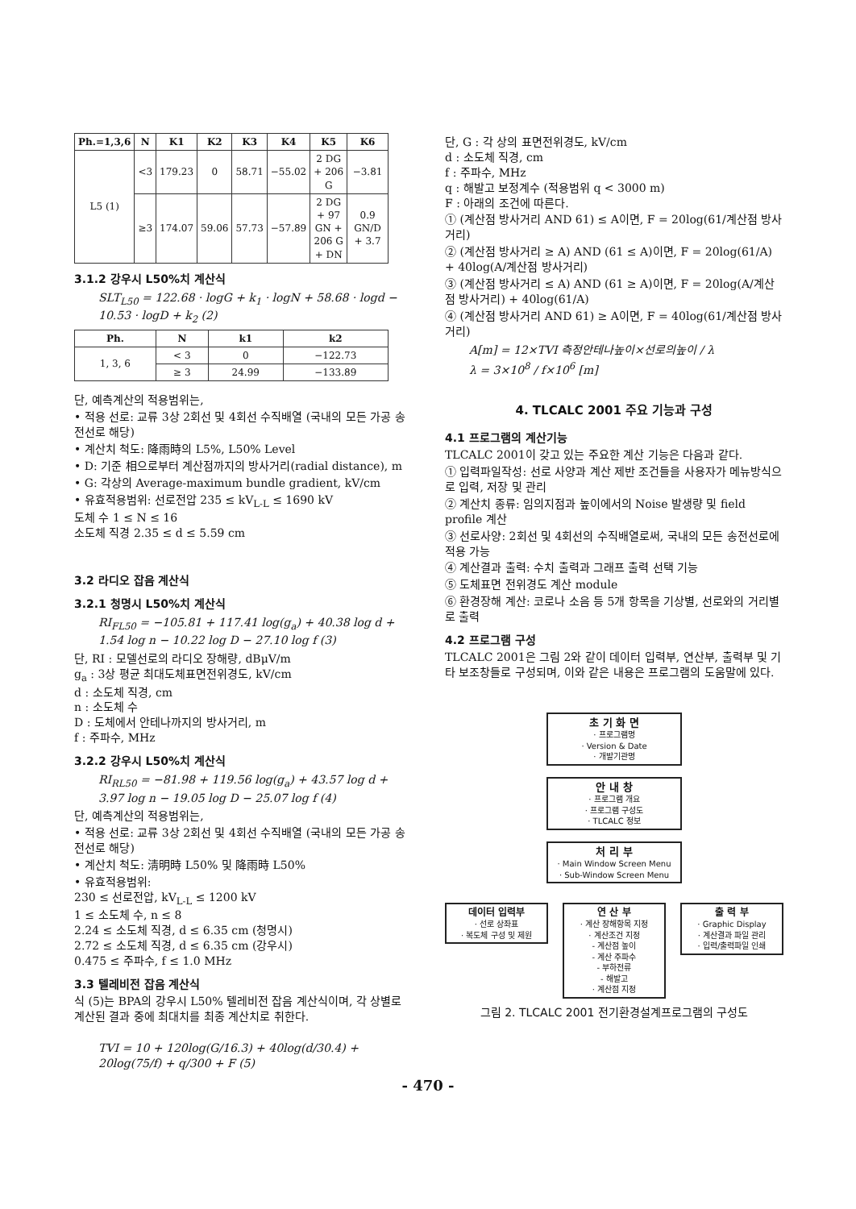| Ph.=1,3,6 | N | K1 | K2 | K3 | K4 | K5 | K6 |
| --- | --- | --- | --- | --- | --- | --- | --- |
| L5 (1) | <3 | 179.23 | 0 | 58.71 | −55.02 | 2 DG + 206 G | −3.81 |
| | ≥3 | 174.07 | 59.06 | 57.73 | −57.89 | 2 DG + 97 GN + 206 G + DN | 0.9 GN/D + 3.7 |
3.1.2 강우시 L50%치 계산식
SLT<sub>L50</sub> = 122.68 · logG + k<sub>1</sub> · logN + 58.68 · logd − 10.53 · logD + k<sub>2</sub> (2)
| Ph. | N | k1 | k2 |
| --- | --- | --- | --- |
| 1, 3, 6 | < 3 | 0 | −122.73 |
| | ≥ 3 | 24.99 | −133.89 |
단, 예측계산의 적용범위는,
• 적용 선로: 교류 3상 2회선 및 4회선 수직배열 (국내의 모든 가공 송전선로 해당)
• 계산치 척도: 降雨時의 L5%, L50% Level
• D: 기준 相으로부터 계산점까지의 방사거리(radial distance), m
• G: 각상의 Average-maximum bundle gradient, kV/cm
• 유효적용범위: 선로전압 235 ≤ kV<sub>L-L</sub> ≤ 1690 kV
도체 수 1 ≤ N ≤ 16
소도체 직경 2.35 ≤ d ≤ 5.59 cm
3.2 라디오 잡음 계산식
3.2.1 청명시 L50%치 계산식
RI<sub>FL50</sub> = −105.81 + 117.41 log(g<sub>a</sub>) + 40.38 log d + 1.54 log n − 10.22 log D − 27.10 log f (3)
단, RI : 모델선로의 라디오 장해량, dBμV/m
g<sub>a</sub> : 3상 평균 최대도체표면전위경도, kV/cm
d : 소도체 직경, cm
n : 소도체 수
D : 도체에서 안테나까지의 방사거리, m
f : 주파수, MHz
3.2.2 강우시 L50%치 계산식
RI<sub>RL50</sub> = −81.98 + 119.56 log(g<sub>a</sub>) + 43.57 log d + 3.97 log n − 19.05 log D − 25.07 log f (4)
단, 예측계산의 적용범위는,
• 적용 선로: 교류 3상 2회선 및 4회선 수직배열 (국내의 모든 가공 송전선로 해당)
• 계산치 척도: 淸明時 L50% 및 降雨時 L50%
• 유효적용범위:
230 ≤ 선로전압, kV<sub>L-L</sub> ≤ 1200 kV
1 ≤ 소도체 수, n ≤ 8
2.24 ≤ 소도체 직경, d ≤ 6.35 cm (청명시)
2.72 ≤ 소도체 직경, d ≤ 6.35 cm (강우시)
0.475 ≤ 주파수, f ≤ 1.0 MHz
3.3 텔레비전 잡음 계산식
식 (5)는 BPA의 강우시 L50% 텔레비전 잡음 계산식이며, 각 상별로 계산된 결과 중에 최대치를 최종 계산치로 취한다.
TVI = 10 + 120log(G/16.3) + 40log(d/30.4) + 20log(75/f) + q/300 + F (5)
단, G : 각 상의 표면전위경도, kV/cm
d : 소도체 직경, cm
f : 주파수, MHz
q : 해발고 보정계수 (적용범위 q < 3000 m)
F : 아래의 조건에 따른다.
① (계산점 방사거리 AND 61) ≤ A이면, F = 20log(61/계산점 방사거리)
② (계산점 방사거리 ≥ A) AND (61 ≤ A)이면, F = 20log(61/A) + 40log(A/계산점 방사거리)
③ (계산점 방사거리 ≤ A) AND (61 ≥ A)이면, F = 20log(A/계산점 방사거리) + 40log(61/A)
④ (계산점 방사거리 AND 61) ≥ A이면, F = 40log(61/계산점 방사거리)
A[m] = 12×TVI 측정안테나높이×선로의높이 / λ
λ = 3×10<sup>8</sup> / f×10<sup>6</sup> [m]
4. TLCALC 2001 주요 기능과 구성
4.1 프로그램의 계산기능
TLCALC 2001이 갖고 있는 주요한 계산 기능은 다음과 같다.
① 입력파일작성: 선로 사양과 계산 제반 조건들을 사용자가 메뉴방식으로 입력, 저장 및 관리
② 계산치 종류: 임의지점과 높이에서의 Noise 발생량 및 field profile 계산
③ 선로사양: 2회선 및 4회선의 수직배열로써, 국내의 모든 송전선로에 적용 가능
④ 계산결과 출력: 수치 출력과 그래프 출력 선택 기능
⑤ 도체표면 전위경도 계산 module
⑥ 환경장해 계산: 코로나 소음 등 5개 항목을 기상별, 선로와의 거리별로 출력
4.2 프로그램 구성
TLCALC 2001은 그림 2와 같이 데이터 입력부, 연산부, 출력부 및 기타 보조창들로 구성되며, 이와 같은 내용은 프로그램의 도움말에 있다.
초 기 화 면
· 프로그램명
· Version & Date
· 개발기관명
안 내 창
· 프로그램 개요
· 프로그램 구성도
· TLCALC 정보
처 리 부
· Main Window Screen Menu
· Sub-Window Screen Menu
데이터 입력부
· 선로 상좌표
· 복도체 구성 및 제원
연 산 부
· 계산 장해항목 지정
· 계산조건 지정
- 계산점 높이
- 계산 주파수
- 부하전류
- 해발고
· 계산점 지정
출 력 부
· Graphic Display
· 계산결과 파일 관리
· 입력/출력파일 인쇄
그림 2. TLCALC 2001 전기환경설계프로그램의 구성도
- 470 -